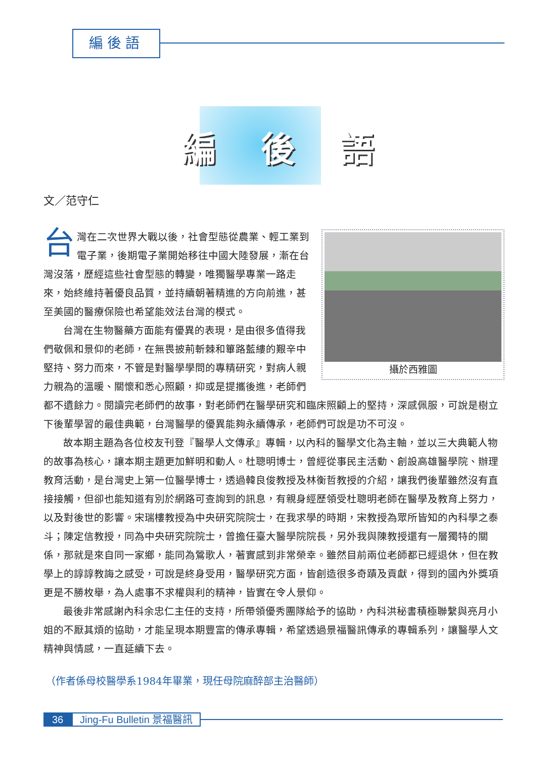編後語
編 後 語
文／范守仁
攝於西雅圖
台灣在二次世界大戰以後，社會型態從農業、輕工業到電子業，後期電子業開始移往中國大陸發展，漸在台灣沒落，歷經這些社會型態的轉變，唯獨醫學專業一路走來，始終維持著優良品質，並持續朝著精進的方向前進，甚至美國的醫療保險也希望能效法台灣的模式。
台灣在生物醫藥方面能有優異的表現，是由很多值得我們敬佩和景仰的老師，在無畏披荊斬棘和篳路藍縷的艱辛中堅持、努力而來，不管是對醫學學問的專精研究，對病人親力親為的溫暖、關懷和悉心照顧，抑或是提攜後進，老師們都不遺餘力。閱讀完老師們的故事，對老師們在醫學研究和臨床照顧上的堅持，深感佩服，可說是樹立下後輩學習的最佳典範，台灣醫學的優異能夠永續傳承，老師們可說是功不可沒。
故本期主題為各位校友刊登『醫學人文傳承』專輯，以內科的醫學文化為主軸，並以三大典範人物的故事為核心，讓本期主題更加鮮明和動人。杜聰明博士，曾經從事民主活動、創設高雄醫學院、辦理教育活動，是台灣史上第一位醫學博士，透過韓良俊教授及林衡哲教授的介紹，讓我們後輩雖然沒有直接接觸，但卻也能知道有別於網路可查詢到的訊息，有親身經歷領受杜聰明老師在醫學及教育上努力，以及對後世的影響。宋瑞樓教授為中央研究院院士，在我求學的時期，宋教授為眾所皆知的內科學之泰斗；陳定信教授，同為中央研究院院士，曾擔任臺大醫學院院長，另外我與陳教授還有一層獨特的關係，那就是來自同一家鄉，能同為鶯歌人，著實感到非常榮幸。雖然目前兩位老師都已經退休，但在教學上的諄諄教誨之感受，可說是終身受用，醫學研究方面，皆創造很多奇蹟及貢獻，得到的國內外獎項更是不勝枚舉，為人處事不求權與利的精神，皆實在令人景仰。
最後非常感謝內科余忠仁主任的支持，所帶領優秀團隊給予的協助，內科洪秘書積極聯繫與亮月小姐的不厭其煩的協助，才能呈現本期豐富的傳承專輯，希望透過景福醫訊傳承的專輯系列，讓醫學人文精神與情感，一直延續下去。
（作者係母校醫學系1984年畢業，現任母院麻醉部主治醫師）
36 Jing-Fu Bulletin 景福醫訊